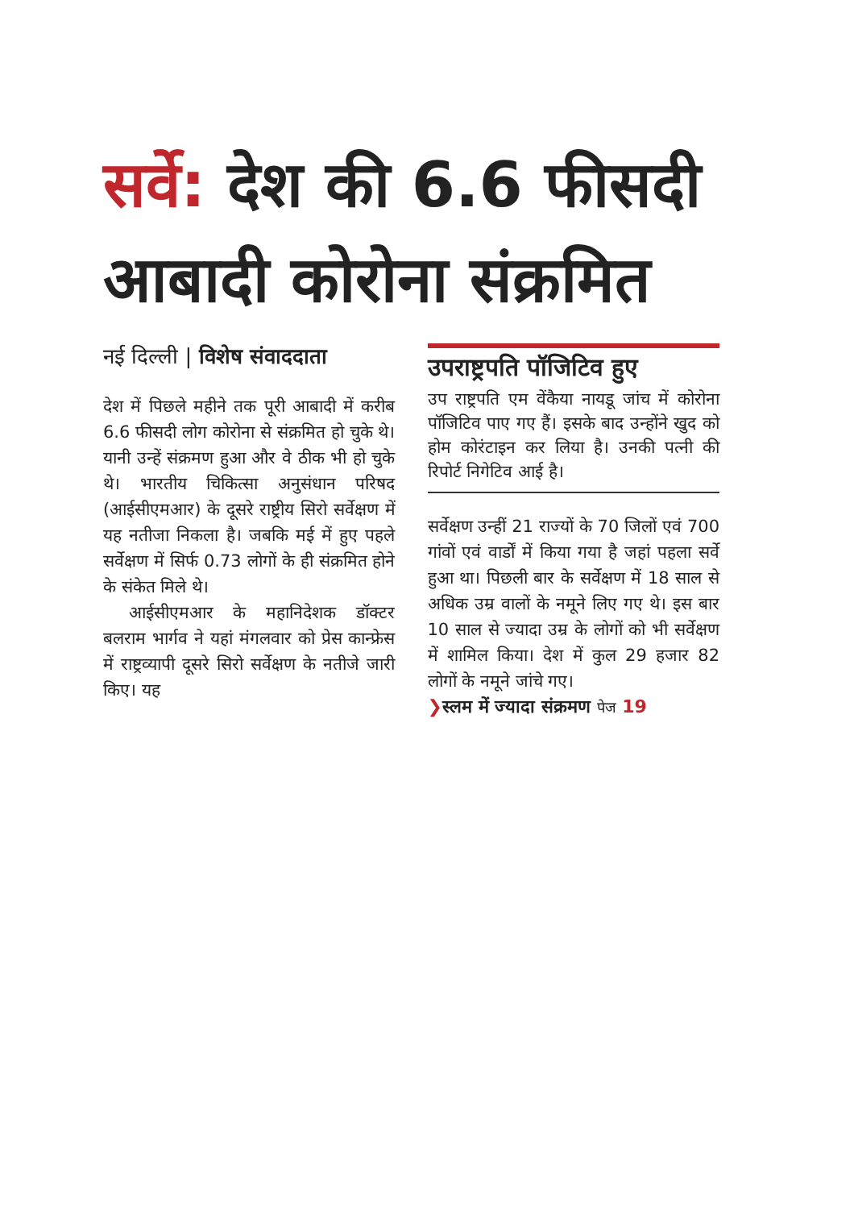सर्वे: देश की 6.6 फीसदी आबादी कोरोना संक्रमित
नई दिल्ली | विशेष संवाददाता
देश में पिछले महीने तक पूरी आबादी में करीब 6.6 फीसदी लोग कोरोना से संक्रमित हो चुके थे। यानी उन्हें संक्रमण हुआ और वे ठीक भी हो चुके थे। भारतीय चिकित्सा अनुसंधान परिषद (आईसीएमआर) के दूसरे राष्ट्रीय सिरो सर्वेक्षण में यह नतीजा निकला है। जबकि मई में हुए पहले सर्वेक्षण में सिर्फ 0.73 लोगों के ही संक्रमित होने के संकेत मिले थे।
आईसीएमआर के महानिदेशक डॉक्टर बलराम भार्गव ने यहां मंगलवार को प्रेस कान्फ्रेस में राष्ट्रव्यापी दूसरे सिरो सर्वेक्षण के नतीजे जारी किए। यह
उपराष्ट्रपति पॉजिटिव हुए
उप राष्ट्रपति एम वेंकैया नायडू जांच में कोरोना पॉजिटिव पाए गए हैं। इसके बाद उन्होंने खुद को होम कोरंटाइन कर लिया है। उनकी पत्नी की रिपोर्ट निगेटिव आई है।
सर्वेक्षण उन्हीं 21 राज्यों के 70 जिलों एवं 700 गांवों एवं वार्डों में किया गया है जहां पहला सर्वे हुआ था। पिछली बार के सर्वेक्षण में 18 साल से अधिक उम्र वालों के नमूने लिए गए थे। इस बार 10 साल से ज्यादा उम्र के लोगों को भी सर्वेक्षण में शामिल किया। देश में कुल 29 हजार 82 लोगों के नमूने जांचे गए।
❯स्लम में ज्यादा संक्रमण पेज 19